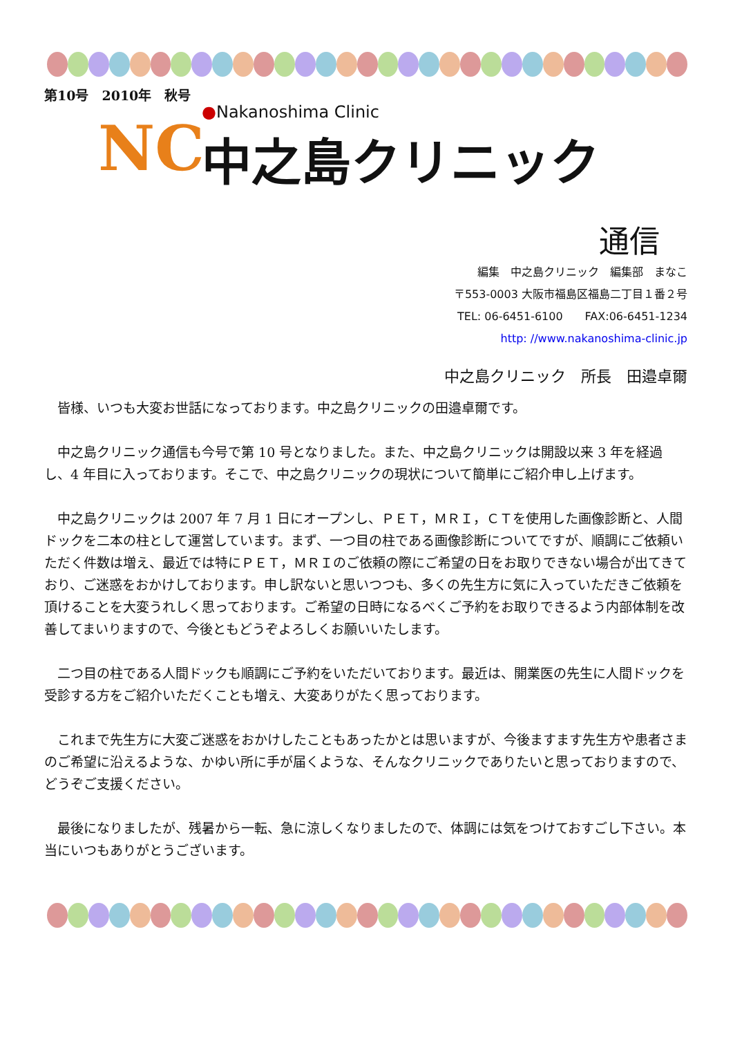第10号　2010年　秋号
NC
●Nakanoshima Clinic
中之島クリニック
通信
編集　中之島クリニック　編集部　まなこ　
〒553-0003 大阪市福島区福島二丁目１番２号
TEL: 06-6451-6100　　FAX:06-6451-1234
http: //www.nakanoshima-clinic.jp
中之島クリニック　所長　田邉卓爾
皆様、いつも大変お世話になっております。中之島クリニックの田邉卓爾です。
中之島クリニック通信も今号で第 10 号となりました。また、中之島クリニックは開設以来 3 年を経過し、4 年目に入っております。そこで、中之島クリニックの現状について簡単にご紹介申し上げます。
中之島クリニックは 2007 年 7 月 1 日にオープンし、ＰＥＴ，ＭＲＩ，ＣＴを使用した画像診断と、人間ドックを二本の柱として運営しています。まず、一つ目の柱である画像診断についてですが、順調にご依頼いただく件数は増え、最近では特にＰＥＴ，ＭＲＩのご依頼の際にご希望の日をお取りできない場合が出てきており、ご迷惑をおかけしております。申し訳ないと思いつつも、多くの先生方に気に入っていただきご依頼を頂けることを大変うれしく思っております。ご希望の日時になるべくご予約をお取りできるよう内部体制を改善してまいりますので、今後ともどうぞよろしくお願いいたします。
二つ目の柱である人間ドックも順調にご予約をいただいております。最近は、開業医の先生に人間ドックを受診する方をご紹介いただくことも増え、大変ありがたく思っております。
これまで先生方に大変ご迷惑をおかけしたこともあったかとは思いますが、今後ますます先生方や患者さまのご希望に沿えるような、かゆい所に手が届くような、そんなクリニックでありたいと思っておりますので、どうぞご支援ください。
最後になりましたが、残暑から一転、急に涼しくなりましたので、体調には気をつけておすごし下さい。本当にいつもありがとうございます。